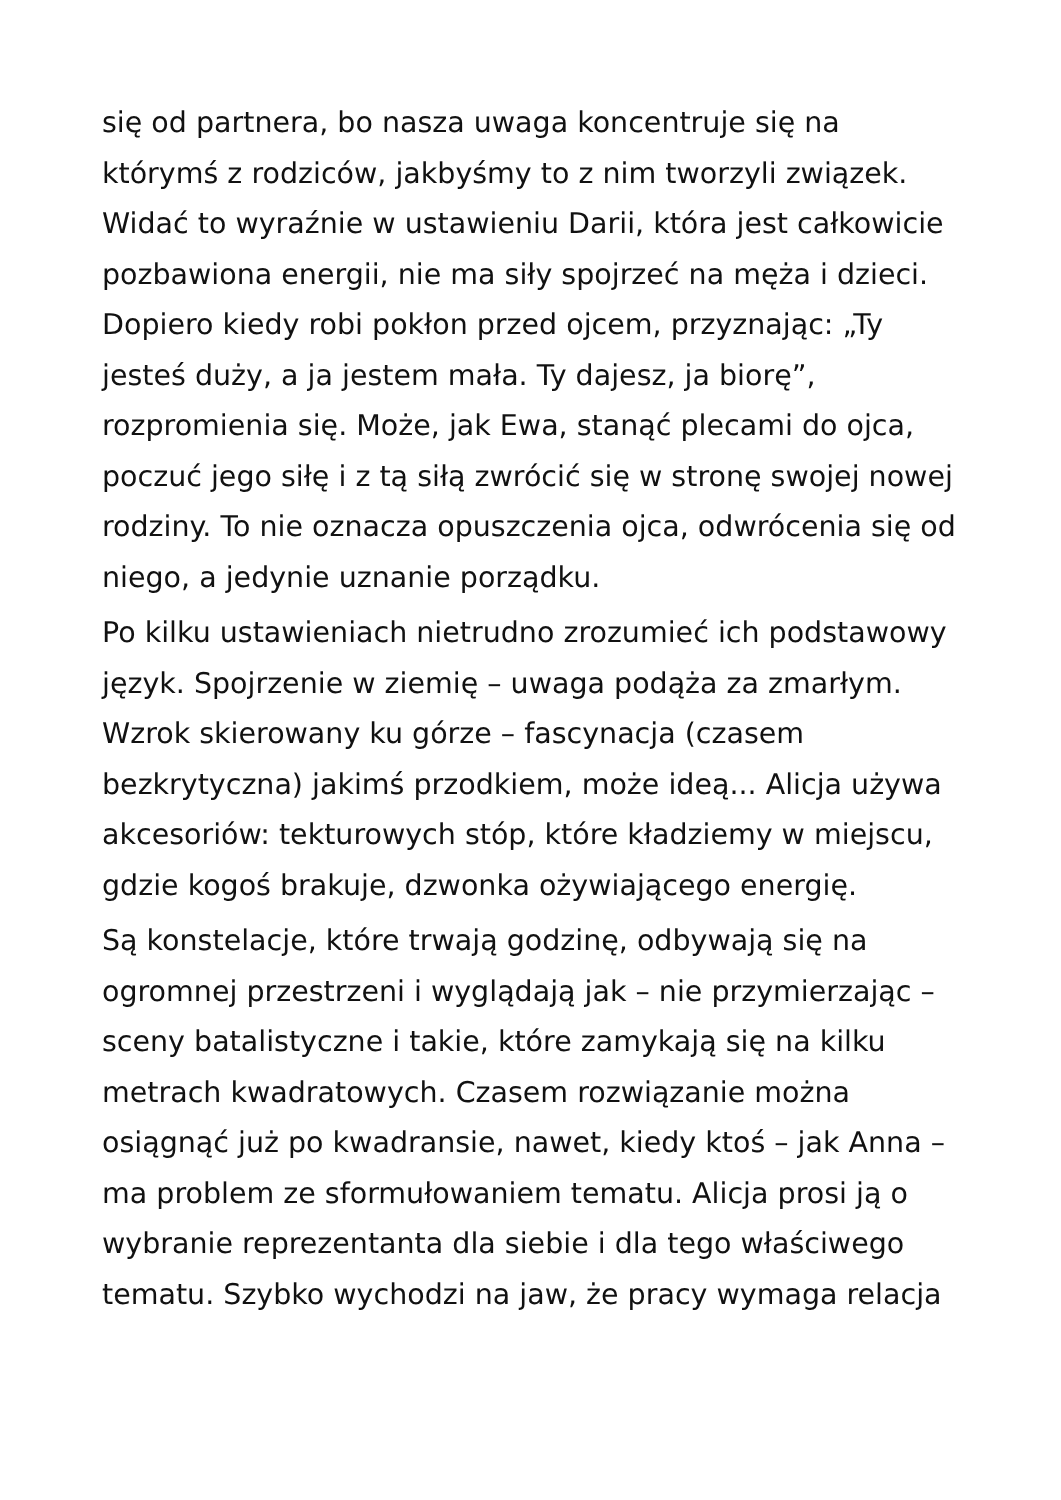się od partnera, bo nasza uwaga koncentruje się na którymś z rodziców, jakbyśmy to z nim tworzyli związek. Widać to wyraźnie w ustawieniu Darii, która jest całkowicie pozbawiona energii, nie ma siły spojrzeć na męża i dzieci. Dopiero kiedy robi pokłon przed ojcem, przyznając: „Ty jesteś duży, a ja jestem mała. Ty dajesz, ja biorę”, rozpromienia się. Może, jak Ewa, stanąć plecami do ojca, poczuć jego siłę i z tą siłą zwrócić się w stronę swojej nowej rodziny. To nie oznacza opuszczenia ojca, odwrócenia się od niego, a jedynie uznanie porządku.
Po kilku ustawieniach nietrudno zrozumieć ich podstawowy język. Spojrzenie w ziemię – uwaga podąża za zmarłym. Wzrok skierowany ku górze – fascynacja (czasem bezkrytyczna) jakimś przodkiem, może ideą... Alicja używa akcesoriów: tekturowych stóp, które kładziemy w miejscu, gdzie kogoś brakuje, dzwonka ożywiającego energię.
Są konstelacje, które trwają godzinę, odbywają się na ogromnej przestrzeni i wyglądają jak – nie przymierzając – sceny batalistyczne i takie, które zamykają się na kilku metrach kwadratowych. Czasem rozwiązanie można osiągnąć już po kwadransie, nawet, kiedy ktoś – jak Anna – ma problem ze sformułowaniem tematu. Alicja prosi ją o wybranie reprezentanta dla siebie i dla tego właściwego tematu. Szybko wychodzi na jaw, że pracy wymaga relacja